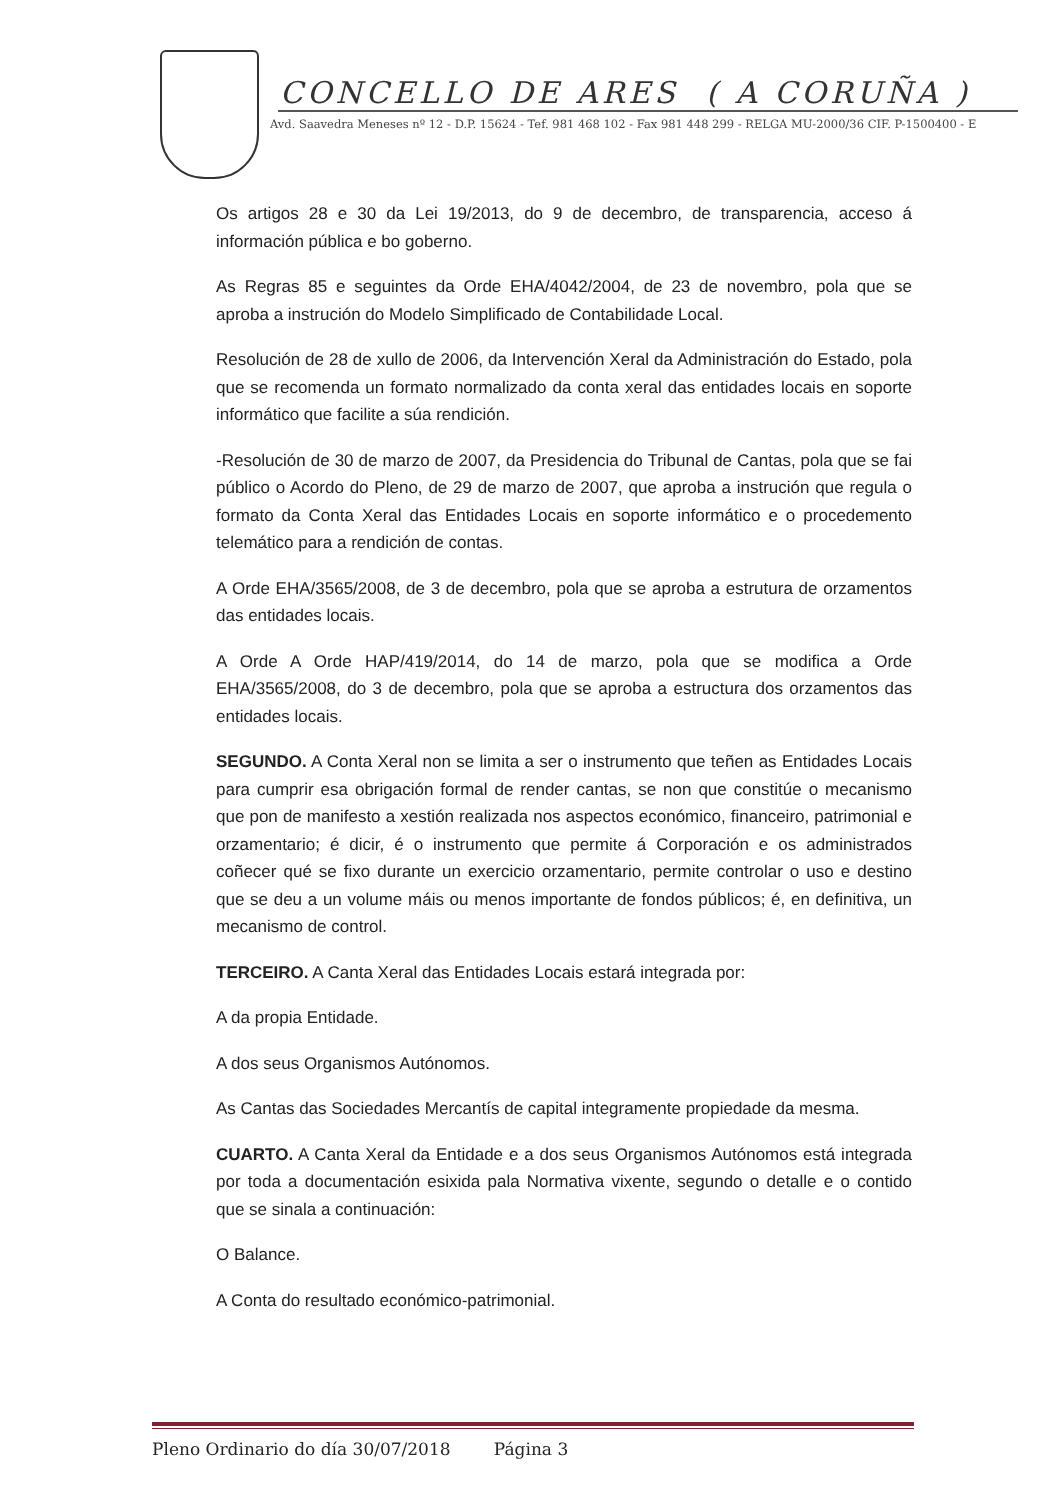CONCELLO DE ARES ( A CORUÑA )
Avd. Saavedra Meneses nº 12 - D.P. 15624 - Tef. 981 468 102 - Fax 981 448 299 - RELGA MU-2000/36 CIF. P-1500400 - E
Os artigos 28 e 30 da Lei 19/2013, do 9 de decembro, de transparencia, acceso á información pública e bo goberno.
As Regras 85 e seguintes da Orde EHA/4042/2004, de 23 de novembro, pola que se aproba a instrución do Modelo Simplificado de Contabilidade Local.
Resolución de 28 de xullo de 2006, da Intervención Xeral da Administración do Estado, pola que se recomenda un formato normalizado da conta xeral das entidades locais en soporte informático que facilite a súa rendición.
-Resolución de 30 de marzo de 2007, da Presidencia do Tribunal de Cantas, pola que se fai público o Acordo do Pleno, de 29 de marzo de 2007, que aproba a instrución que regula o formato da Conta Xeral das Entidades Locais en soporte informático e o procedemento telemático para a rendición de contas.
A Orde EHA/3565/2008, de 3 de decembro, pola que se aproba a estrutura de orzamentos das entidades locais.
A Orde A Orde HAP/419/2014, do 14 de marzo, pola que se modifica a Orde EHA/3565/2008, do 3 de decembro, pola que se aproba a estructura dos orzamentos das entidades locais.
SEGUNDO. A Conta Xeral non se limita a ser o instrumento que teñen as Entidades Locais para cumprir esa obrigación formal de render cantas, se non que constitúe o mecanismo que pon de manifesto a xestión realizada nos aspectos económico, financeiro, patrimonial e orzamentario; é dicir, é o instrumento que permite á Corporación e os administrados coñecer qué se fixo durante un exercicio orzamentario, permite controlar o uso e destino que se deu a un volume máis ou menos importante de fondos públicos; é, en definitiva, un mecanismo de control.
TERCEIRO. A Canta Xeral das Entidades Locais estará integrada por:
A da propia Entidade.
A dos seus Organismos Autónomos.
As Cantas das Sociedades Mercantís de capital integramente propiedade da mesma.
CUARTO. A Canta Xeral da Entidade e a dos seus Organismos Autónomos está integrada por toda a documentación esixida pala Normativa vixente, segundo o detalle e o contido que se sinala a continuación:
O Balance.
A Conta do resultado económico-patrimonial.
Pleno Ordinario do día 30/07/2018 Página 3